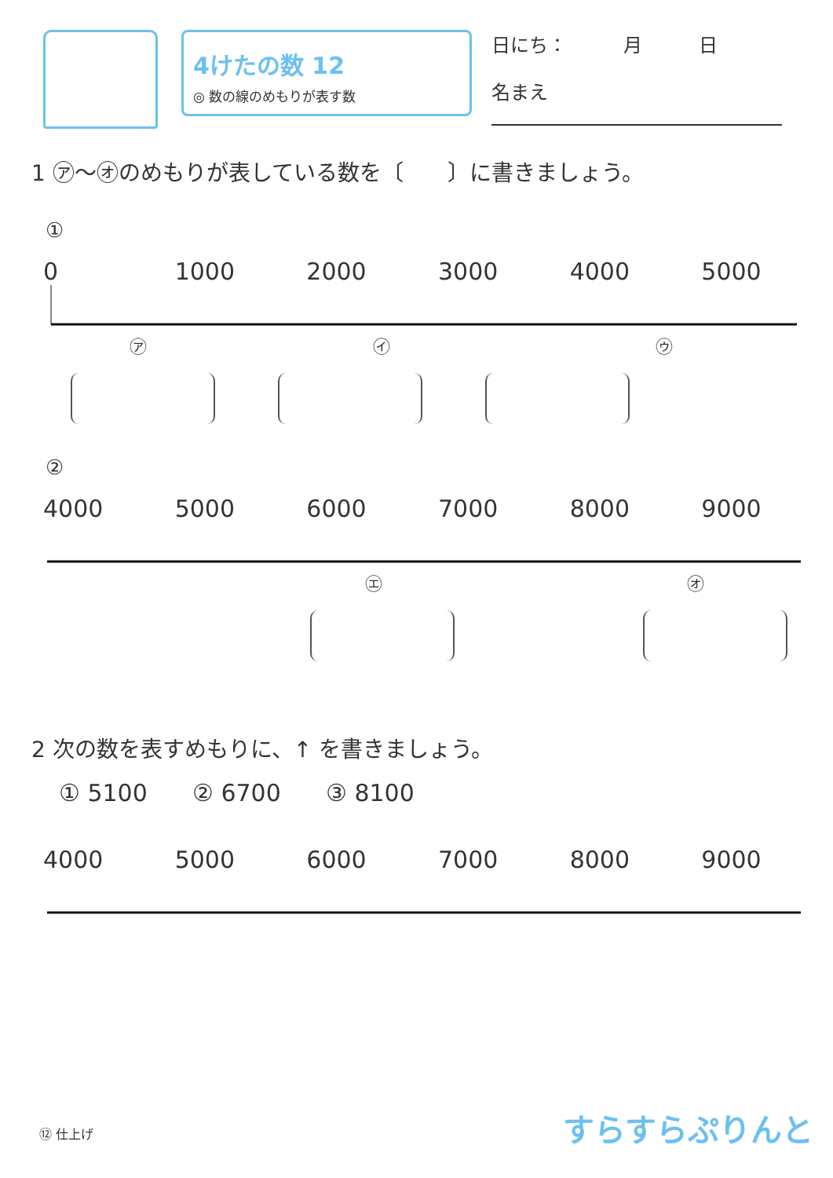4けたの数 12
◎ 数の線のめもりが表す数
日にち：　　　月　　　日
名まえ
1 ㋐〜㋔のめもりが表している数を〔　　〕に書きましょう。
①
0 1000 2000 3000 4000 5000
㋐ ㋑ ㋒
②
4000 5000 6000 7000 8000 9000
㋓ ㋔
2 次の数を表すめもりに、↑ を書きましょう。
① 5100 ② 6700 ③ 8100
4000 5000 6000 7000 8000 9000
⑫ 仕上げ すらすらぷりんと